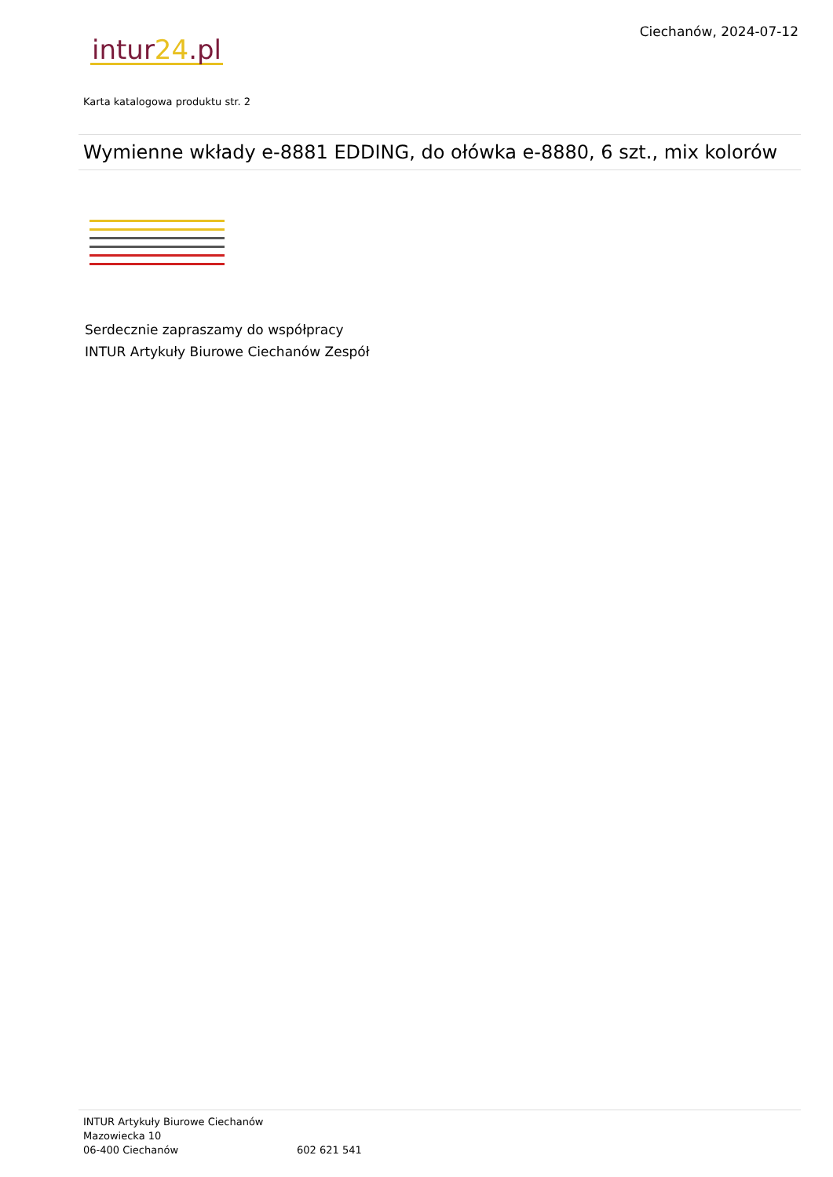Ciechanów, 2024-07-12
intur24.pl
Karta katalogowa produktu str. 2
Wymienne wkłady e-8881 EDDING, do ołówka e-8880, 6 szt., mix kolorów
Serdecznie zapraszamy do współpracy
INTUR Artykuły Biurowe Ciechanów Zespół
INTUR Artykuły Biurowe Ciechanów
Mazowiecka 10
06-400 Ciechanów 602 621 541